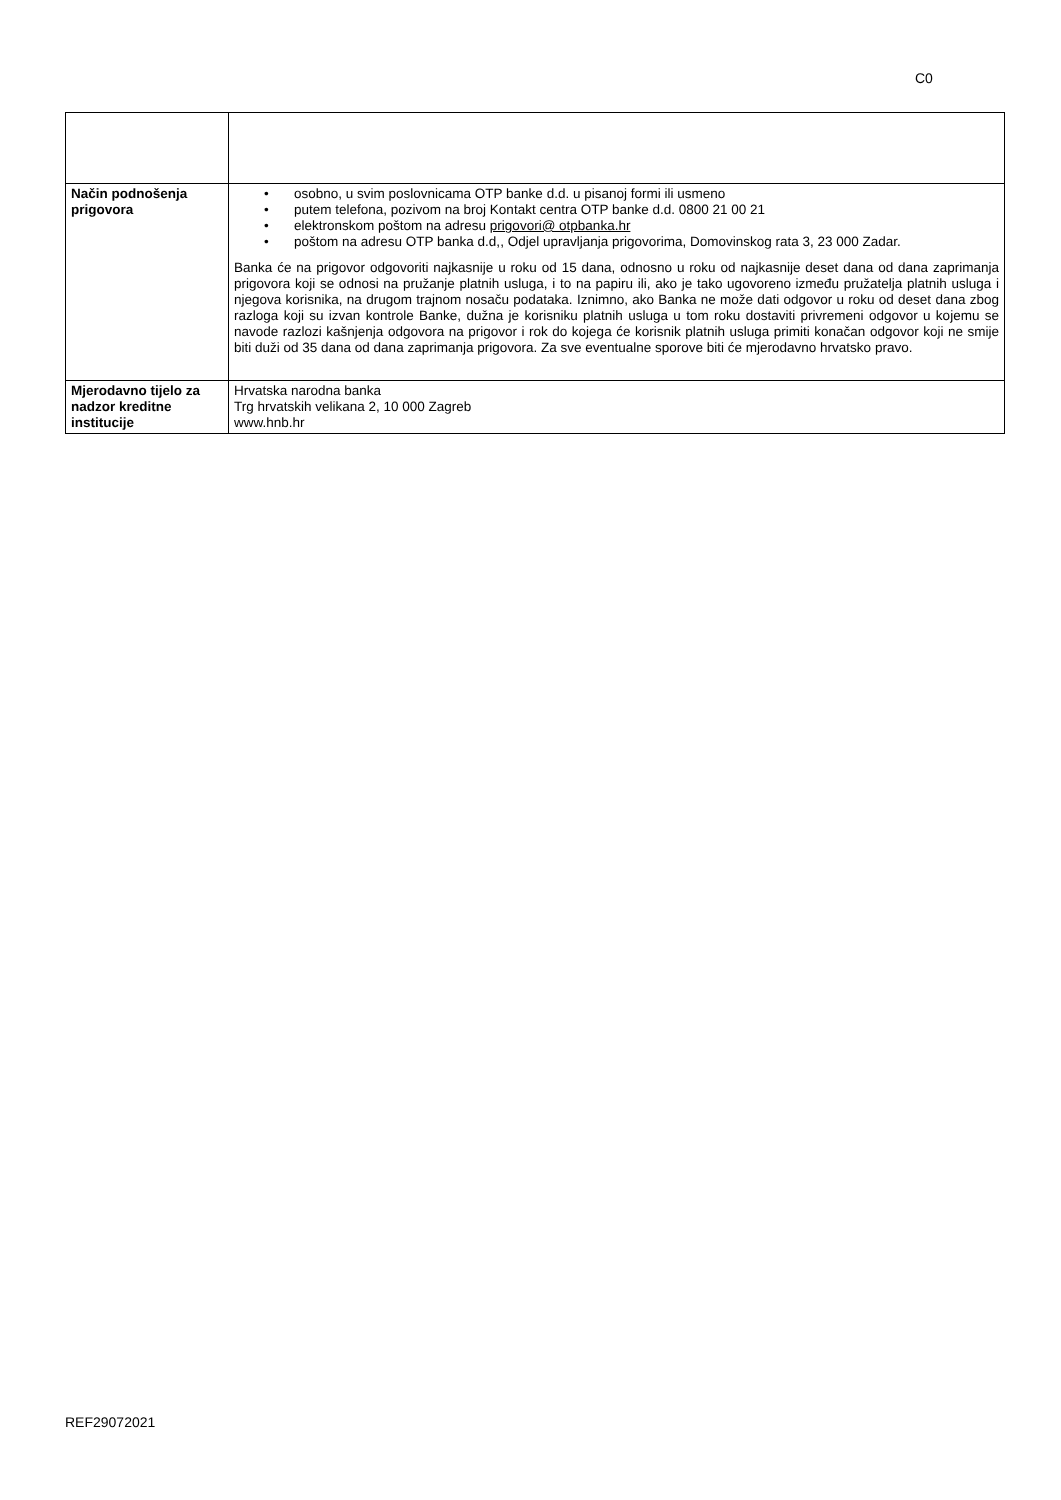C0
| Način podnošenja prigovora | • osobno, u svim poslovnicama OTP banke d.d. u pisanoj formi ili usmeno • putem telefona, pozivom na broj Kontakt centra OTP banke d.d. 0800 21 00 21 • elektronskom poštom na adresu prigovori@ otpbanka.hr • poštom na adresu OTP banka d.d,, Odjel upravljanja prigovorima, Domovinskog rata 3, 23 000 Zadar. Banka će na prigovor odgovoriti najkasnije u roku od 15 dana, odnosno u roku od najkasnije deset dana od dana zaprimanja prigovora koji se odnosi na pružanje platnih usluga, i to na papiru ili, ako je tako ugovoreno između pružatelja platnih usluga i njegova korisnika, na drugom trajnom nosaču podataka. Iznimno, ako Banka ne može dati odgovor u roku od deset dana zbog razloga koji su izvan kontrole Banke, dužna je korisniku platnih usluga u tom roku dostaviti privremeni odgovor u kojemu se navode razlozi kašnjenja odgovora na prigovor i rok do kojega će korisnik platnih usluga primiti konačan odgovor koji ne smije biti duži od 35 dana od dana zaprimanja prigovora. Za sve eventualne sporove biti će mjerodavno hrvatsko pravo. |
| Mjerodavno tijelo za nadzor kreditne institucije | Hrvatska narodna banka Trg hrvatskih velikana 2, 10 000 Zagreb www.hnb.hr |
REF29072021